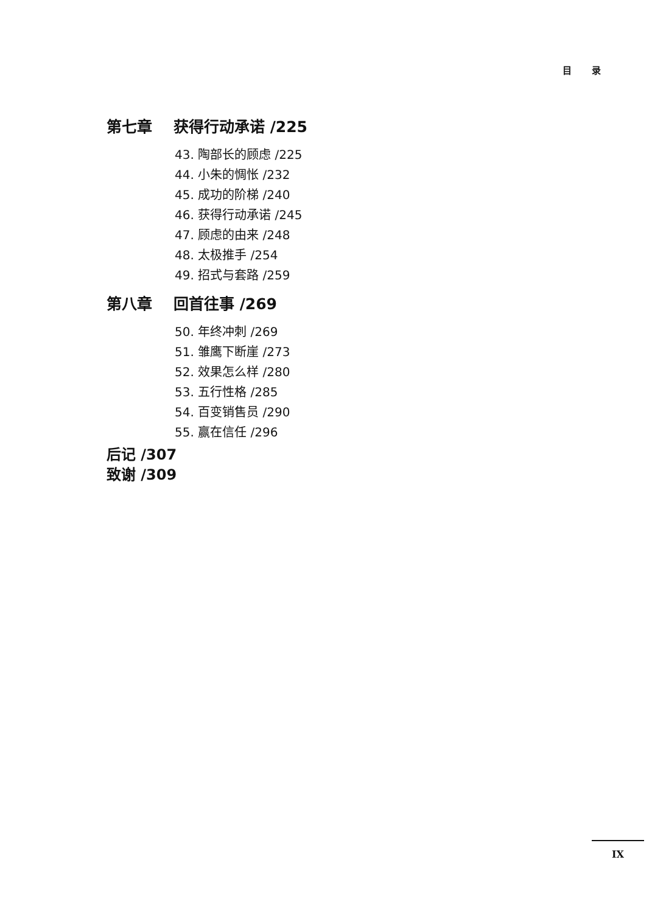目 录
第七章 获得行动承诺 /225
43. 陶部长的顾虑 /225
44. 小朱的惆怅 /232
45. 成功的阶梯 /240
46. 获得行动承诺 /245
47. 顾虑的由来 /248
48. 太极推手 /254
49. 招式与套路 /259
第八章 回首往事 /269
50. 年终冲刺 /269
51. 雏鹰下断崖 /273
52. 效果怎么样 /280
53. 五行性格 /285
54. 百变销售员 /290
55. 赢在信任 /296
后记 /307
致谢 /309
IX